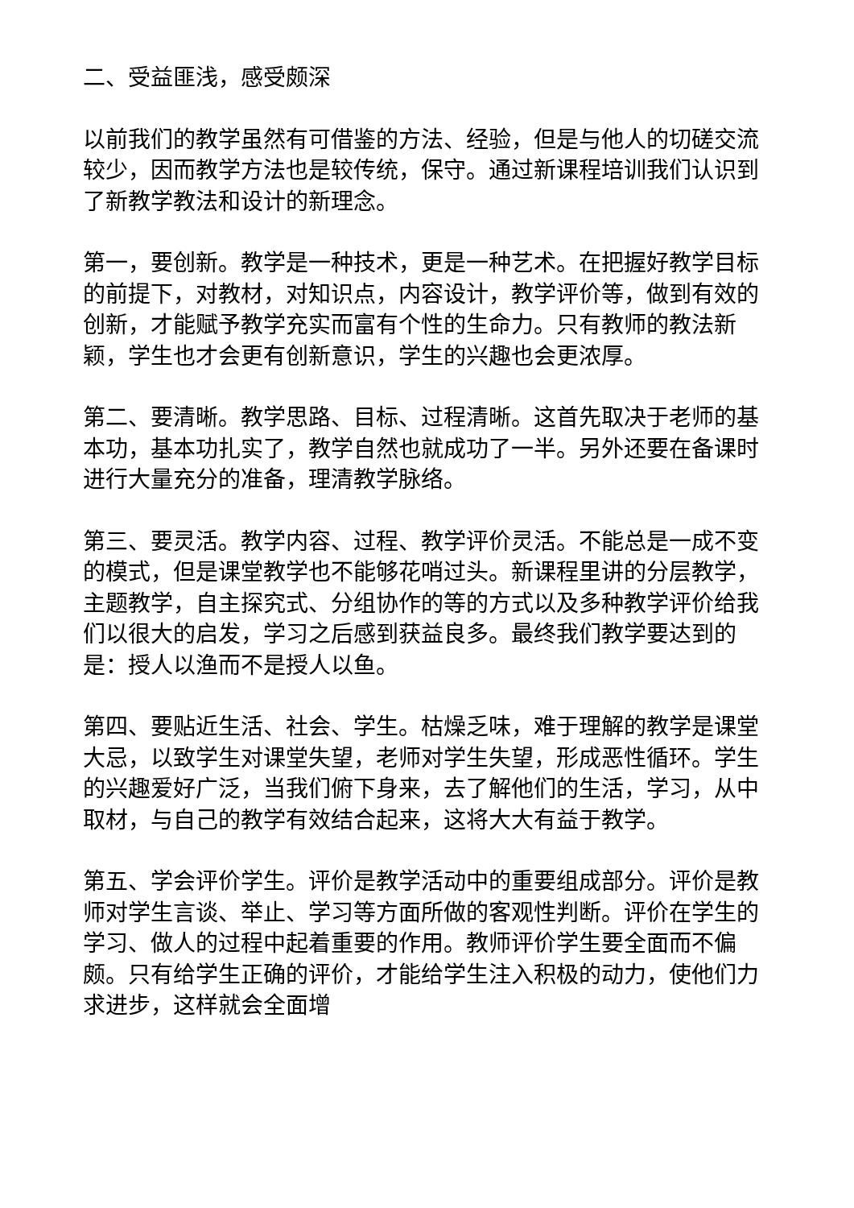二、受益匪浅，感受颇深
以前我们的教学虽然有可借鉴的方法、经验，但是与他人的切磋交流较少，因而教学方法也是较传统，保守。通过新课程培训我们认识到了新教学教法和设计的新理念。
第一，要创新。教学是一种技术，更是一种艺术。在把握好教学目标的前提下，对教材，对知识点，内容设计，教学评价等，做到有效的创新，才能赋予教学充实而富有个性的生命力。只有教师的教法新颖，学生也才会更有创新意识，学生的兴趣也会更浓厚。
第二、要清晰。教学思路、目标、过程清晰。这首先取决于老师的基本功，基本功扎实了，教学自然也就成功了一半。另外还要在备课时进行大量充分的准备，理清教学脉络。
第三、要灵活。教学内容、过程、教学评价灵活。不能总是一成不变的模式，但是课堂教学也不能够花哨过头。新课程里讲的分层教学，主题教学，自主探究式、分组协作的等的方式以及多种教学评价给我们以很大的启发，学习之后感到获益良多。最终我们教学要达到的是：授人以渔而不是授人以鱼。
第四、要贴近生活、社会、学生。枯燥乏味，难于理解的教学是课堂大忌，以致学生对课堂失望，老师对学生失望，形成恶性循环。学生的兴趣爱好广泛，当我们俯下身来，去了解他们的生活，学习，从中取材，与自己的教学有效结合起来，这将大大有益于教学。
第五、学会评价学生。评价是教学活动中的重要组成部分。评价是教师对学生言谈、举止、学习等方面所做的客观性判断。评价在学生的学习、做人的过程中起着重要的作用。教师评价学生要全面而不偏颇。只有给学生正确的评价，才能给学生注入积极的动力，使他们力求进步，这样就会全面增